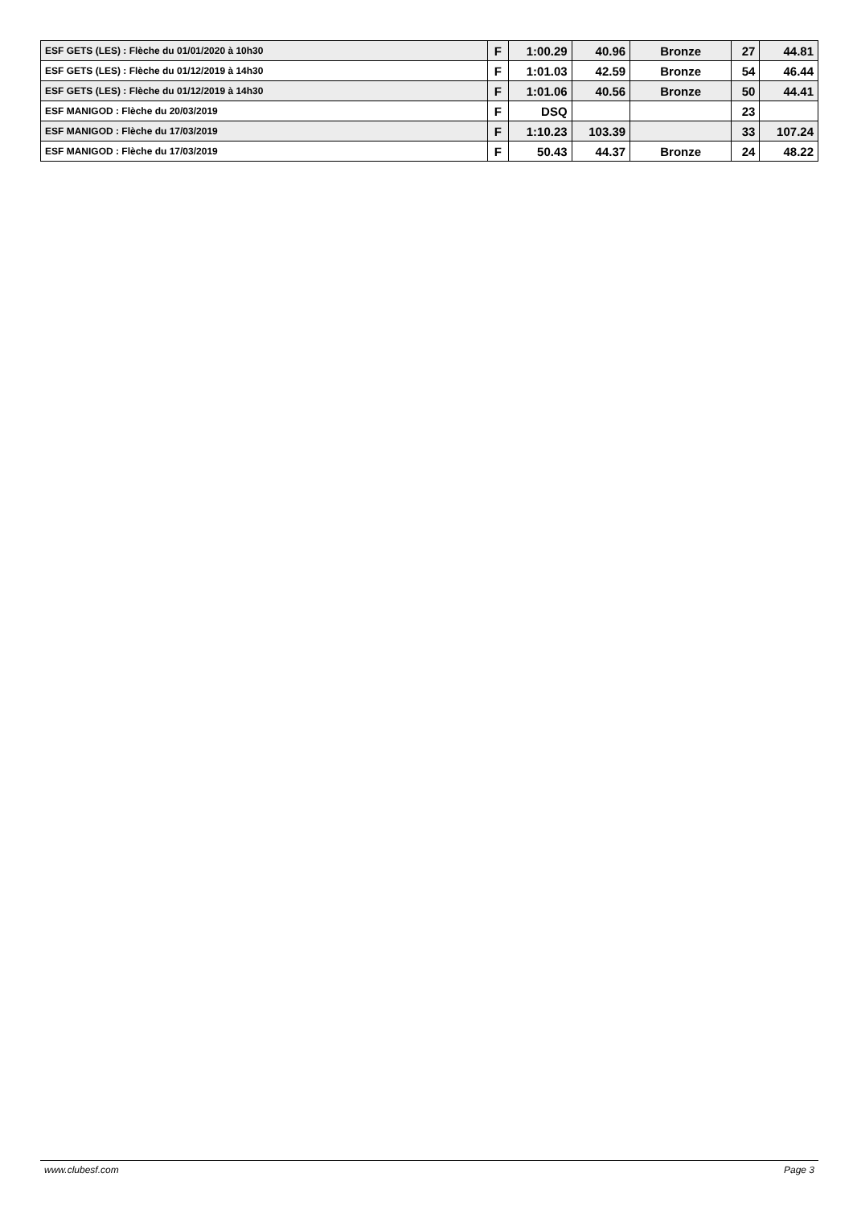| ESF GETS (LES) : Flèche du 01/01/2020 à 10h30 | F | 1:00.29 | 40.96 | Bronze | 27 | 44.81 |
| ESF GETS (LES) : Flèche du 01/12/2019 à 14h30 | F | 1:01.03 | 42.59 | Bronze | 54 | 46.44 |
| ESF GETS (LES) : Flèche du 01/12/2019 à 14h30 | F | 1:01.06 | 40.56 | Bronze | 50 | 44.41 |
| ESF MANIGOD : Flèche du 20/03/2019 | F | DSQ | | | 23 | |
| ESF MANIGOD : Flèche du 17/03/2019 | F | 1:10.23 | 103.39 | | 33 | 107.24 |
| ESF MANIGOD : Flèche du 17/03/2019 | F | 50.43 | 44.37 | Bronze | 24 | 48.22 |
www.clubesf.com Page 3